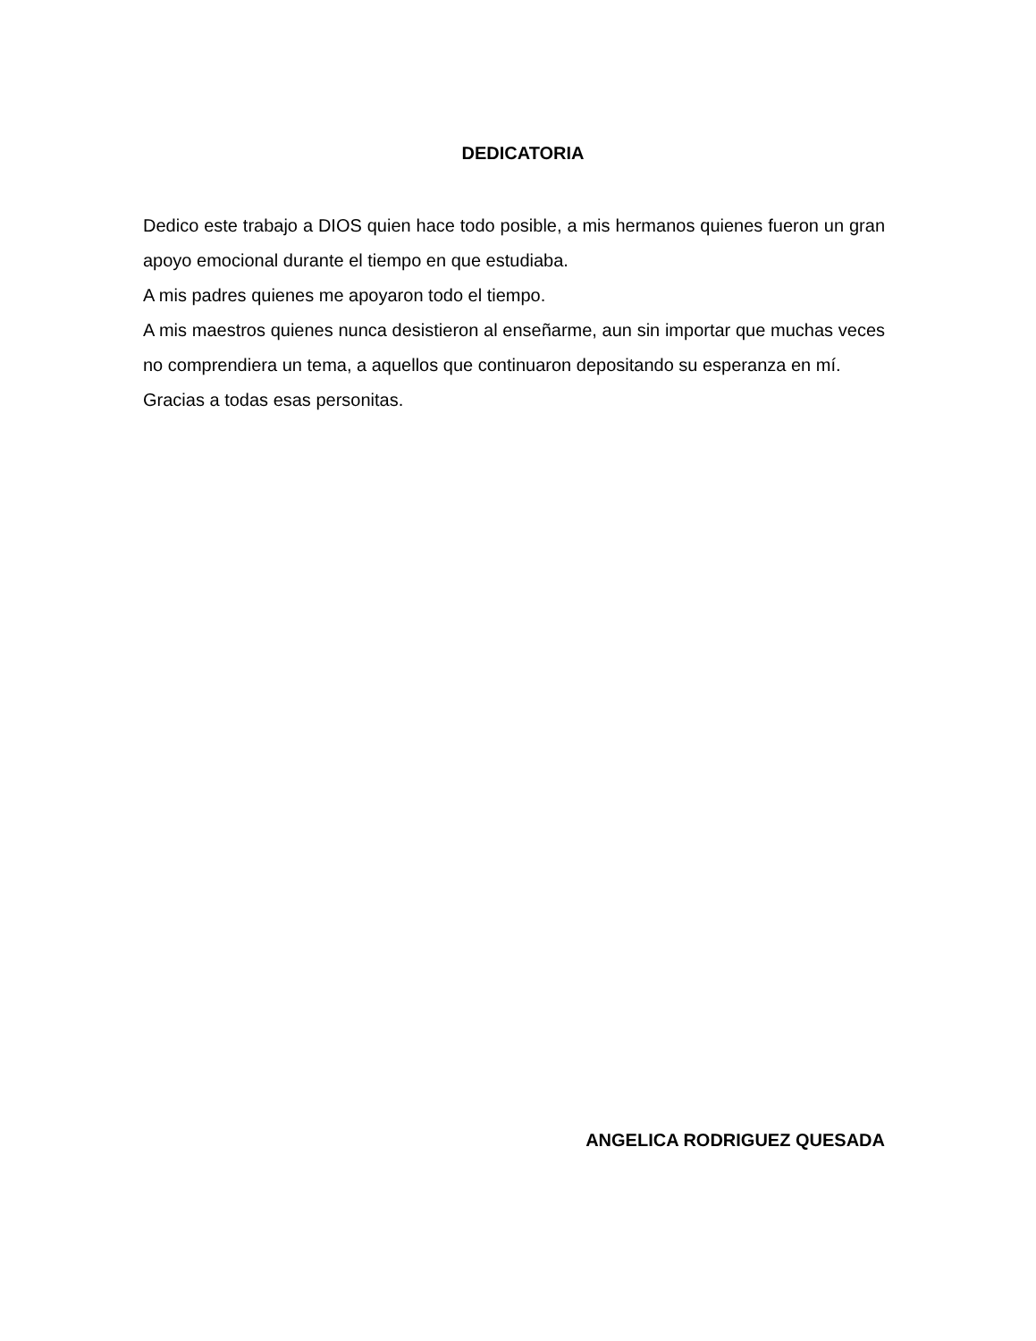DEDICATORIA
Dedico este trabajo a DIOS quien hace todo posible, a mis hermanos quienes fueron un gran apoyo emocional durante el tiempo en que estudiaba.
A mis padres quienes me apoyaron todo el tiempo.
A mis maestros quienes nunca desistieron al enseñarme, aun sin importar que muchas veces no comprendiera un tema, a aquellos que continuaron depositando su esperanza en mí.
Gracias a todas esas personitas.
ANGELICA RODRIGUEZ QUESADA